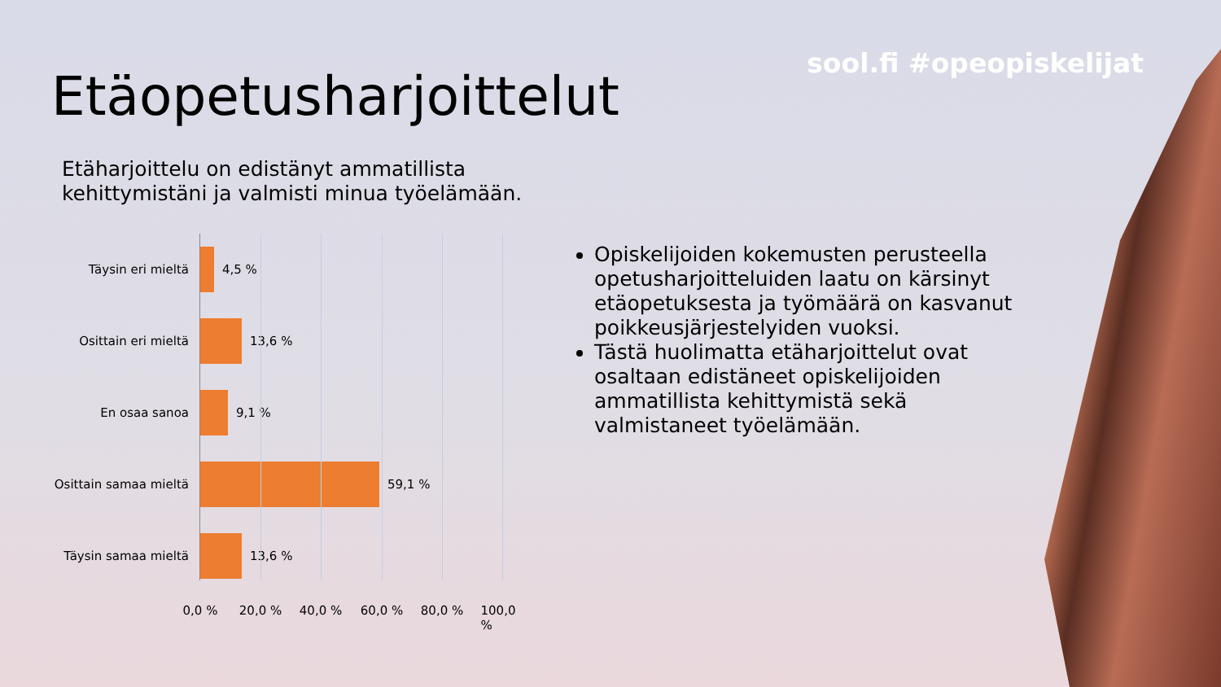sool.fi #opeopiskelijat
Etäopetusharjoittelut
Etäharjoittelu on edistänyt ammatillista
kehittymistäni ja valmisti minua työelämään.
Täysin eri mieltä 4,5 %
Osittain eri mieltä 13,6 %
En osaa sanoa 9,1 %
Osittain samaa mieltä
59,1 %
Täysin samaa mieltä 13,6 %
0,0 % 20,0 % 40,0 % 60,0 % 80,0 % 100,0 %
Opiskelijoiden kokemusten perusteella opetusharjoitteluiden laatu on kärsinyt etäopetuksesta ja työmäärä on kasvanut poikkeusjärjestelyiden vuoksi.
Tästä huolimatta etäharjoittelut ovat osaltaan edistäneet opiskelijoiden ammatillista kehittymistä sekä valmistaneet työelämään.